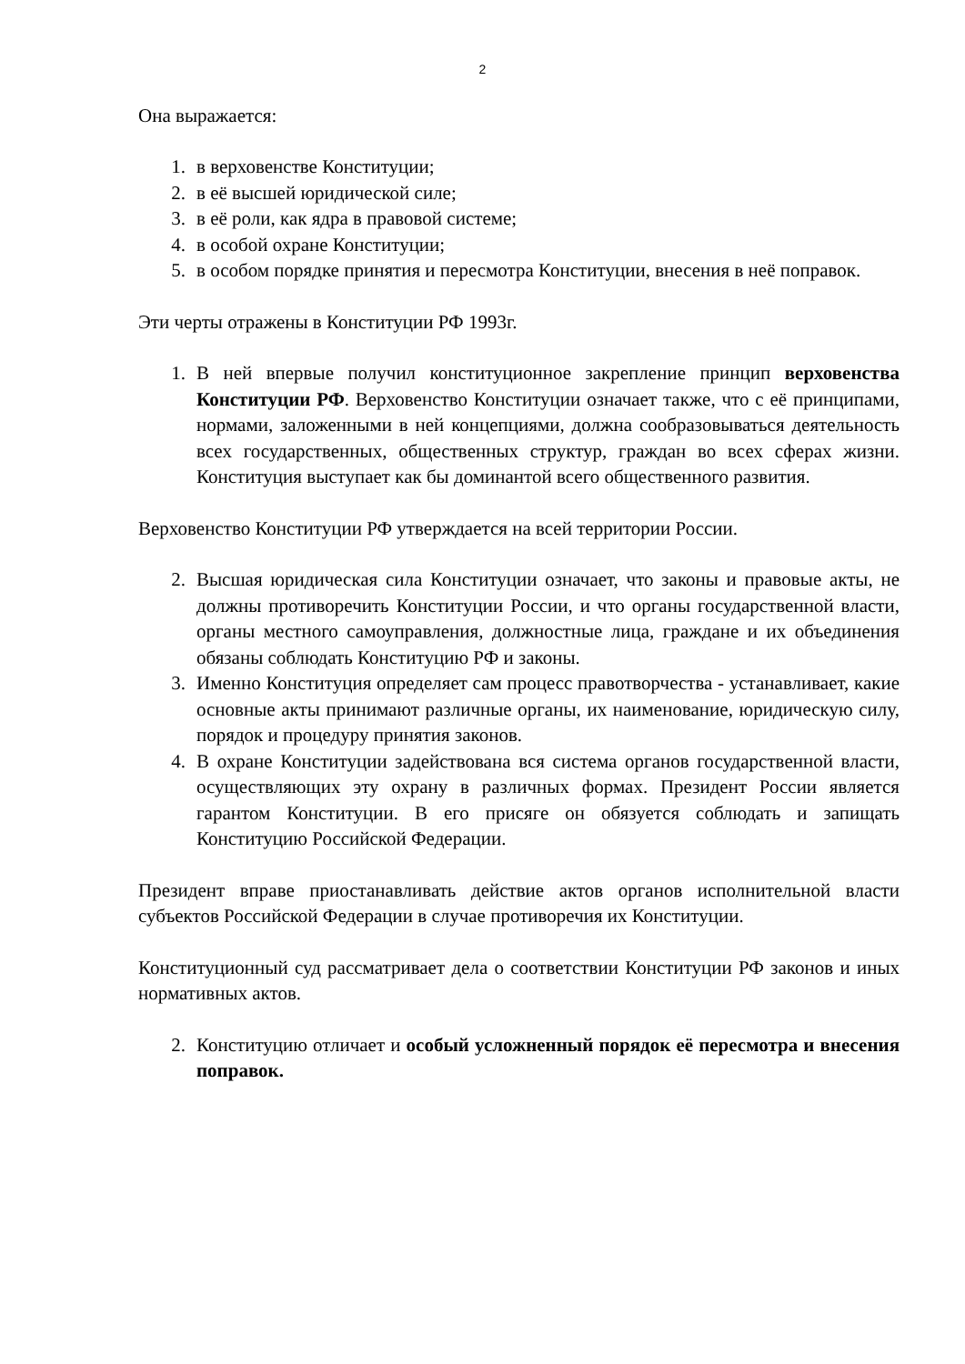2
Она выражается:
1. в верховенстве Конституции;
2. в её высшей юридической силе;
3. в её роли, как ядра в правовой системе;
4. в особой охране Конституции;
5. в особом порядке принятия и пересмотра Конституции, внесения в неё поправок.
Эти черты отражены в Конституции РФ 1993г.
1. В ней впервые получил конституционное закрепление принцип верховенства Конституции РФ. Верховенство Конституции означает также, что с её принципами, нормами, заложенными в ней концепциями, должна сообразовываться деятельность всех государственных, общественных структур, граждан во всех сферах жизни. Конституция выступает как бы доминантой всего общественного развития.
Верховенство Конституции РФ утверждается на всей территории России.
2. Высшая юридическая сила Конституции означает, что законы и правовые акты, не должны противоречить Конституции России, и что органы государственной власти, органы местного самоуправления, должностные лица, граждане и их объединения обязаны соблюдать Конституцию РФ и законы.
3. Именно Конституция определяет сам процесс правотворчества - устанавливает, какие основные акты принимают различные органы, их наименование, юридическую силу, порядок и процедуру принятия законов.
4. В охране Конституции задействована вся система органов государственной власти, осуществляющих эту охрану в различных формах. Президент России является гарантом Конституции. В его присяге он обязуется соблюдать и запищать Конституцию Российской Федерации.
Президент вправе приостанавливать действие актов органов исполнительной власти субъектов Российской Федерации в случае противоречия их Конституции.
Конституционный суд рассматривает дела о соответствии Конституции РФ законов и иных нормативных актов.
2. Конституцию отличает и особый усложненный порядок её пересмотра и внесения поправок.